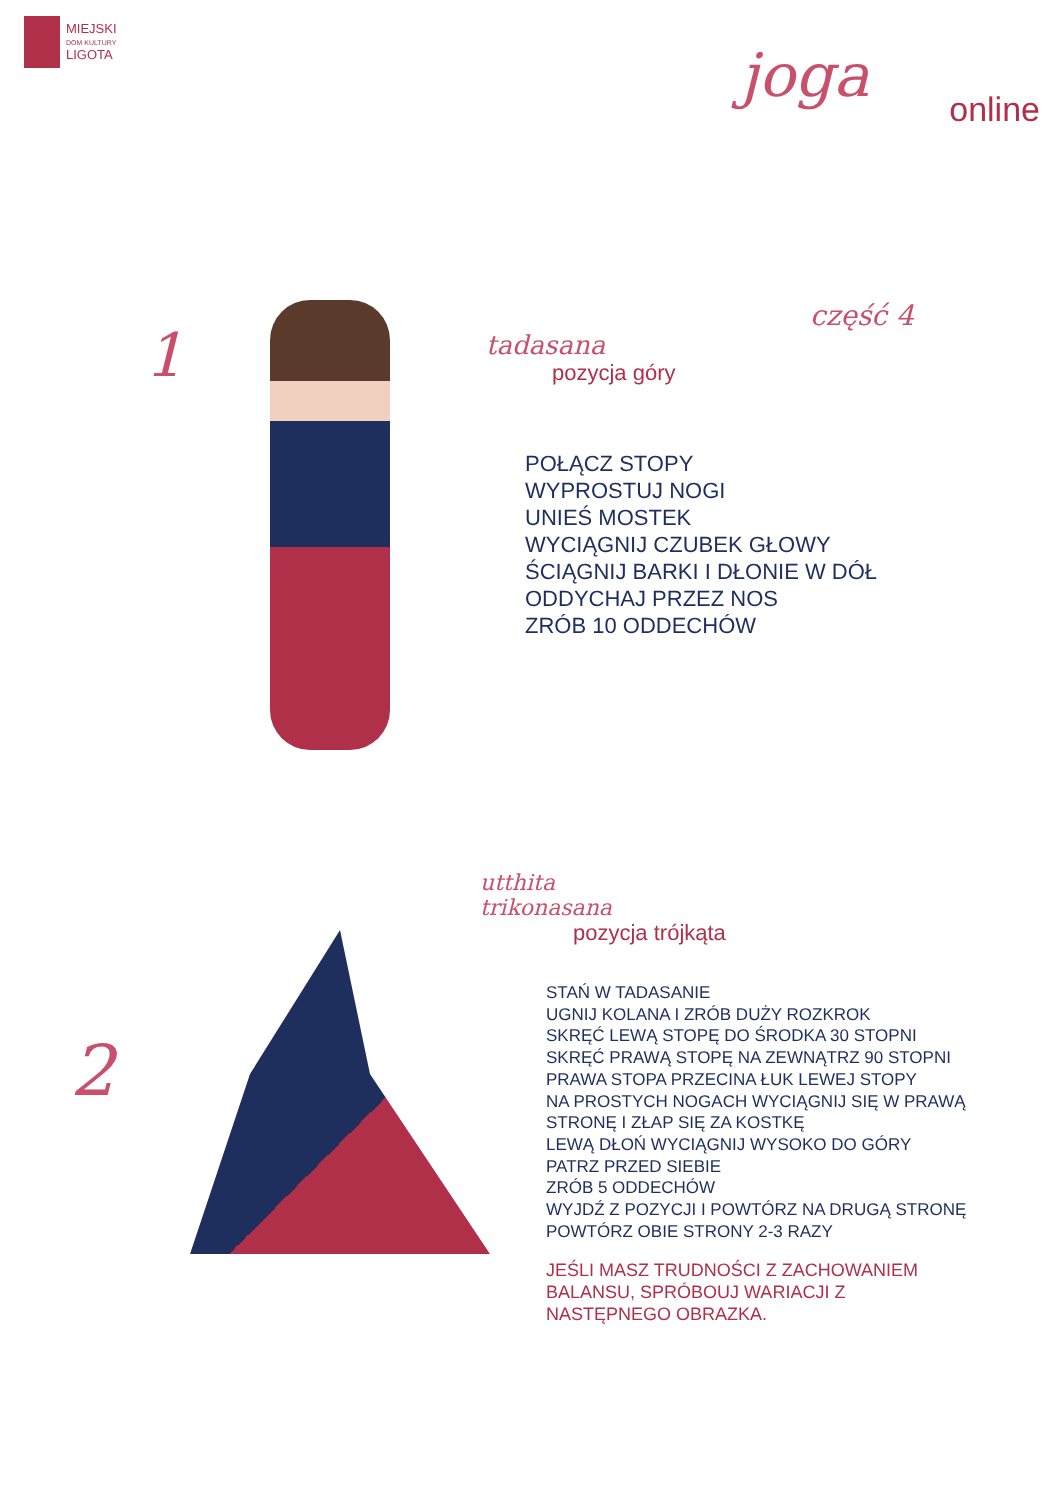MIEJSKI
DOM KULTURY
LIGOTA
joga
online
część 4
1
tadasana
pozycja góry
POŁĄCZ STOPY
WYPROSTUJ NOGI
UNIEŚ MOSTEK
WYCIĄGNIJ CZUBEK GŁOWY
ŚCIĄGNIJ BARKI I DŁONIE W DÓŁ
ODDYCHAJ PRZEZ NOS
ZRÓB 10 ODDECHÓW
2
utthita
trikonasana
pozycja trójkąta
STAŃ W TADASANIE
UGNIJ KOLANA I ZRÓB DUŻY ROZKROK
SKRĘĆ LEWĄ STOPĘ DO ŚRODKA 30 STOPNI
SKRĘĆ PRAWĄ STOPĘ NA ZEWNĄTRZ 90 STOPNI
PRAWA STOPA PRZECINA ŁUK LEWEJ STOPY
NA PROSTYCH NOGACH WYCIĄGNIJ SIĘ W PRAWĄ
STRONĘ I ZŁAP SIĘ ZA KOSTKĘ
LEWĄ DŁOŃ WYCIĄGNIJ WYSOKO DO GÓRY
PATRZ PRZED SIEBIE
ZRÓB 5 ODDECHÓW
WYJDŹ Z POZYCJI I POWTÓRZ NA DRUGĄ STRONĘ
POWTÓRZ OBIE STRONY 2-3 RAZY
JEŚLI MASZ TRUDNOŚCI Z ZACHOWANIEM
BALANSU, SPRÓBOUJ WARIACJI Z
NASTĘPNEGO OBRAZKA.